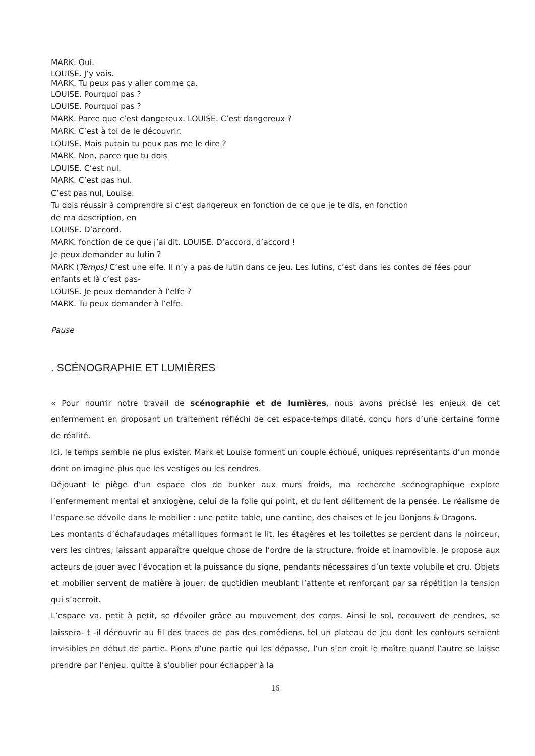MARK. Oui.
LOUISE. J’y vais.
MARK. Tu peux pas y aller comme ça.
LOUISE. Pourquoi pas ?
LOUISE. Pourquoi pas ?
MARK. Parce que c’est dangereux. LOUISE. C’est dangereux ?
MARK. C’est à toi de le découvrir.
LOUISE. Mais putain tu peux pas me le dire ?
MARK. Non, parce que tu dois
LOUISE. C’est nul.
MARK. C’est pas nul.
C’est pas nul, Louise.
Tu dois réussir à comprendre si c’est dangereux en fonction de ce que je te dis, en fonction
de ma description, en
LOUISE. D’accord.
MARK. fonction de ce que j’ai dit. LOUISE. D’accord, d’accord !
Je peux demander au lutin ?
MARK (Temps) C’est une elfe. Il n’y a pas de lutin dans ce jeu. Les lutins, c’est dans les contes de fées pour enfants et là c’est pas-
LOUISE. Je peux demander à l’elfe ?
MARK. Tu peux demander à l’elfe.
Pause
. SCÉNOGRAPHIE ET LUMIÈRES
« Pour nourrir notre travail de scénographie et de lumières, nous avons précisé les enjeux de cet enfermement en proposant un traitement réfléchi de cet espace-temps dilaté, conçu hors d’une certaine forme de réalité.
Ici, le temps semble ne plus exister. Mark et Louise forment un couple échoué, uniques représentants d’un monde dont on imagine plus que les vestiges ou les cendres.
Déjouant le piège d’un espace clos de bunker aux murs froids, ma recherche scénographique explore l’enfermement mental et anxiogène, celui de la folie qui point, et du lent délitement de la pensée. Le réalisme de l’espace se dévoile dans le mobilier : une petite table, une cantine, des chaises et le jeu Donjons & Dragons.
Les montants d’échafaudages métalliques formant le lit, les étagères et les toilettes se perdent dans la noirceur, vers les cintres, laissant apparaître quelque chose de l’ordre de la structure, froide et inamovible. Je propose aux acteurs de jouer avec l’évocation et la puissance du signe, pendants nécessaires d’un texte volubile et cru. Objets et mobilier servent de matière à jouer, de quotidien meublant l’attente et renforçant par sa répétition la tension qui s’accroit.
L’espace va, petit à petit, se dévoiler grâce au mouvement des corps. Ainsi le sol, recouvert de cendres, se laissera- t -il découvrir au fil des traces de pas des comédiens, tel un plateau de jeu dont les contours seraient invisibles en début de partie. Pions d’une partie qui les dépasse, l’un s’en croit le maître quand l’autre se laisse prendre par l’enjeu, quitte à s’oublier pour échapper à la
16